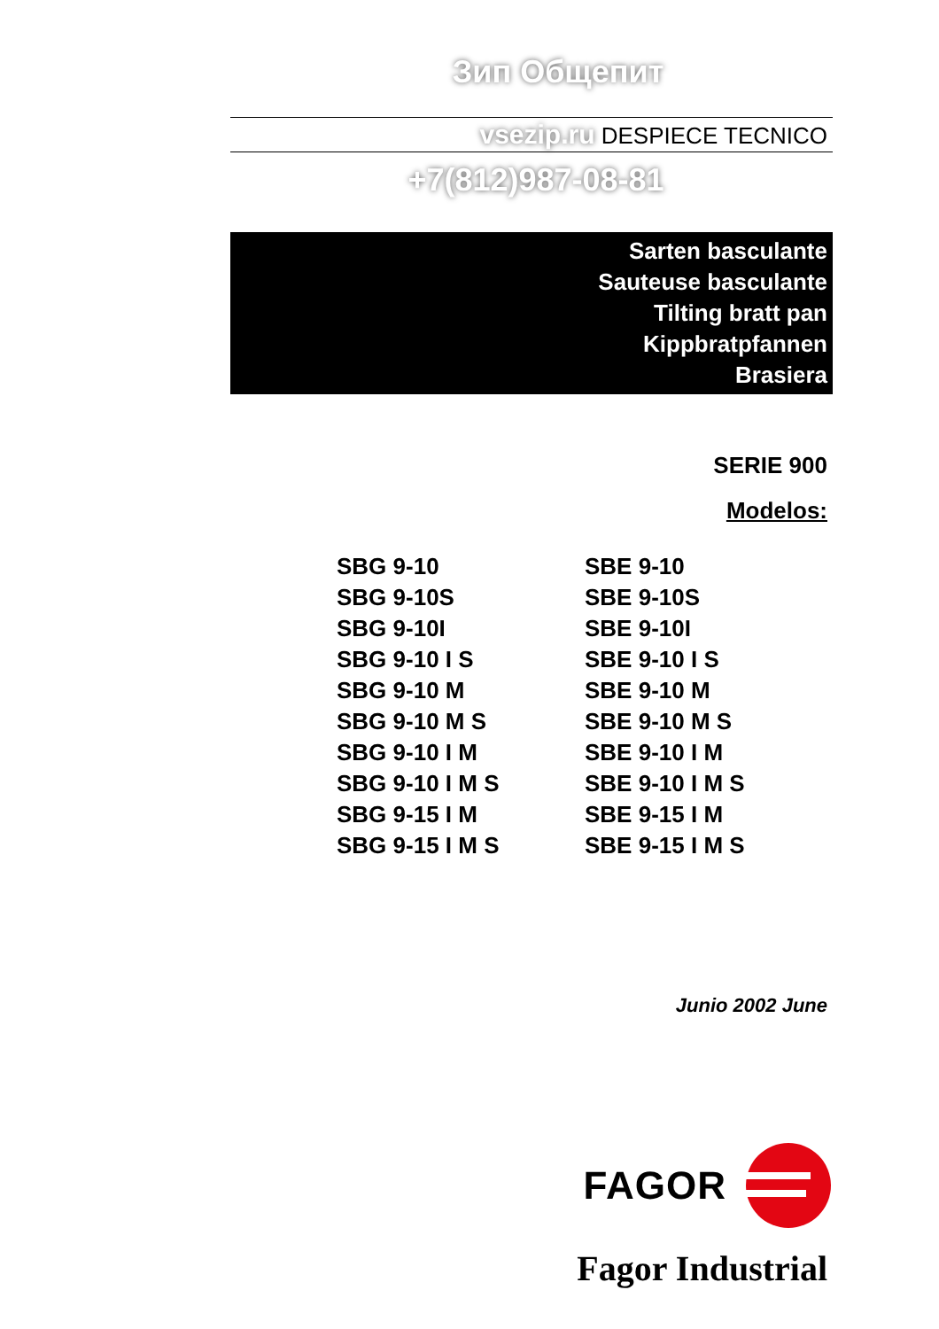Зип Общепит
vsezip.ru DESPIECE TECNICO
+7(812)987-08-81
Sarten basculante
Sauteuse basculante
Tilting bratt pan
Kippbratpfannen
Brasiera
SERIE 900
Modelos:
SBG 9-10
SBG 9-10S
SBG 9-10I
SBG 9-10 I S
SBG 9-10 M
SBG 9-10 M S
SBG 9-10 I M
SBG 9-10 I M S
SBG 9-15 I M
SBG 9-15 I M S
SBE 9-10
SBE 9-10S
SBE 9-10I
SBE 9-10 I S
SBE 9-10 M
SBE 9-10 M S
SBE 9-10 I M
SBE 9-10 I M S
SBE 9-15 I M
SBE 9-15 I M S
Junio 2002 June
FAGOR
Fagor Industrial